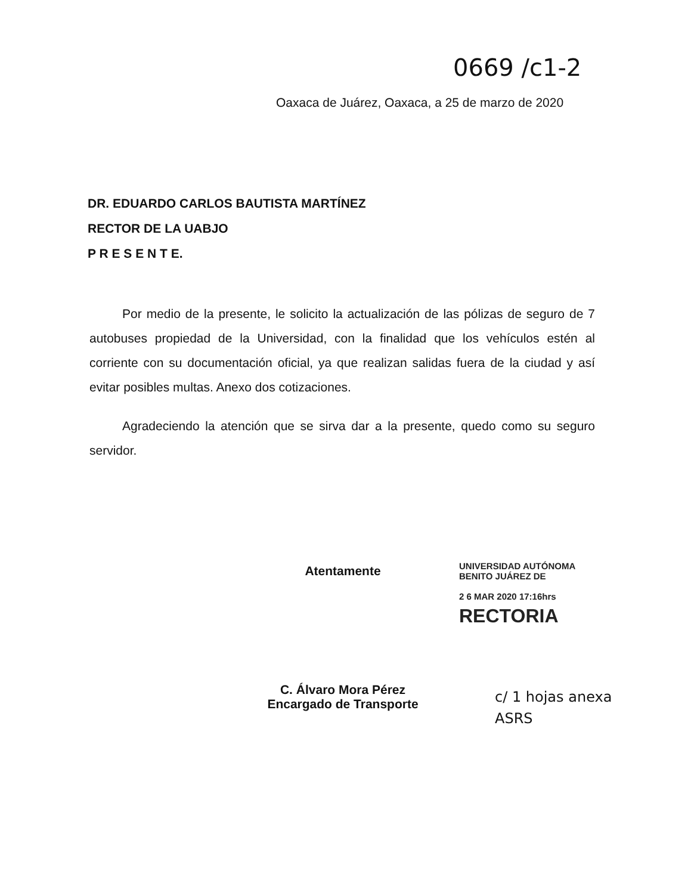0669 /c1-2
Oaxaca de Juárez, Oaxaca, a 25 de marzo de 2020
DR. EDUARDO CARLOS BAUTISTA MARTÍNEZ
RECTOR DE LA UABJO
P R E S E N T E.
Por medio de la presente, le solicito la actualización de las pólizas de seguro de 7 autobuses propiedad de la Universidad, con la finalidad que los vehículos estén al corriente con su documentación oficial, ya que realizan salidas fuera de la ciudad y así evitar posibles multas. Anexo dos cotizaciones.
Agradeciendo la atención que se sirva dar a la presente, quedo como su seguro servidor.
Atentamente
C. Álvaro Mora Pérez
Encargado de Transporte
UNIVERSIDAD AUTÓNOMA
BENITO JUÁREZ DE
2 6 MAR 2020 17:16hrs
RECTORIA
c/ 1 hojas anexa
ASRS